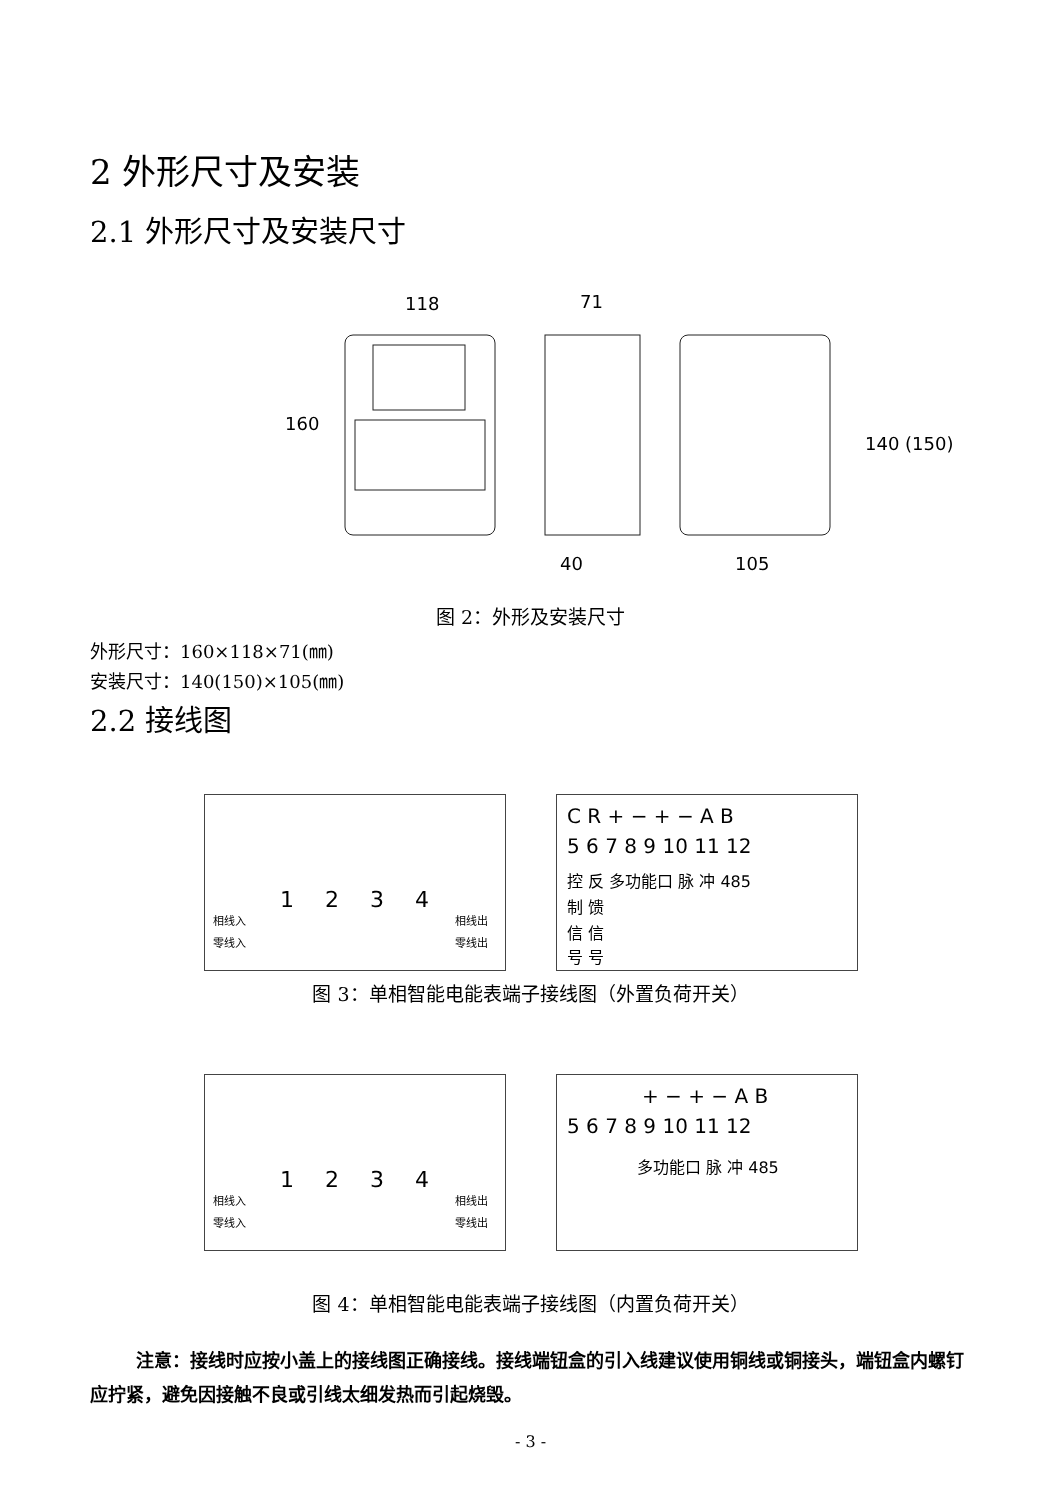2 外形尺寸及安装
2.1 外形尺寸及安装尺寸
118
71
40
105
160
140 (150)
图 2：外形及安装尺寸
外形尺寸：160×118×71(㎜)
安装尺寸：140(150)×105(㎜)
2.2 接线图
1
2
3
4
相线入
相线出
零线入
零线出
C R + − + − A B
5 6 7 8 9 10 11 12
控 反 多功能口 脉 冲 485
制 馈
信 信
号 号
图 3：单相智能电能表端子接线图（外置负荷开关）
1
2
3
4
相线入
相线出
零线入
零线出
+ − + − A B
5 6 7 8 9 10 11 12
多功能口 脉 冲 485
图 4：单相智能电能表端子接线图（内置负荷开关）
注意：接线时应按小盖上的接线图正确接线。接线端钮盒的引入线建议使用铜线或铜接头，端钮盒内螺钉应拧紧，避免因接触不良或引线太细发热而引起烧毁。
- 3 -